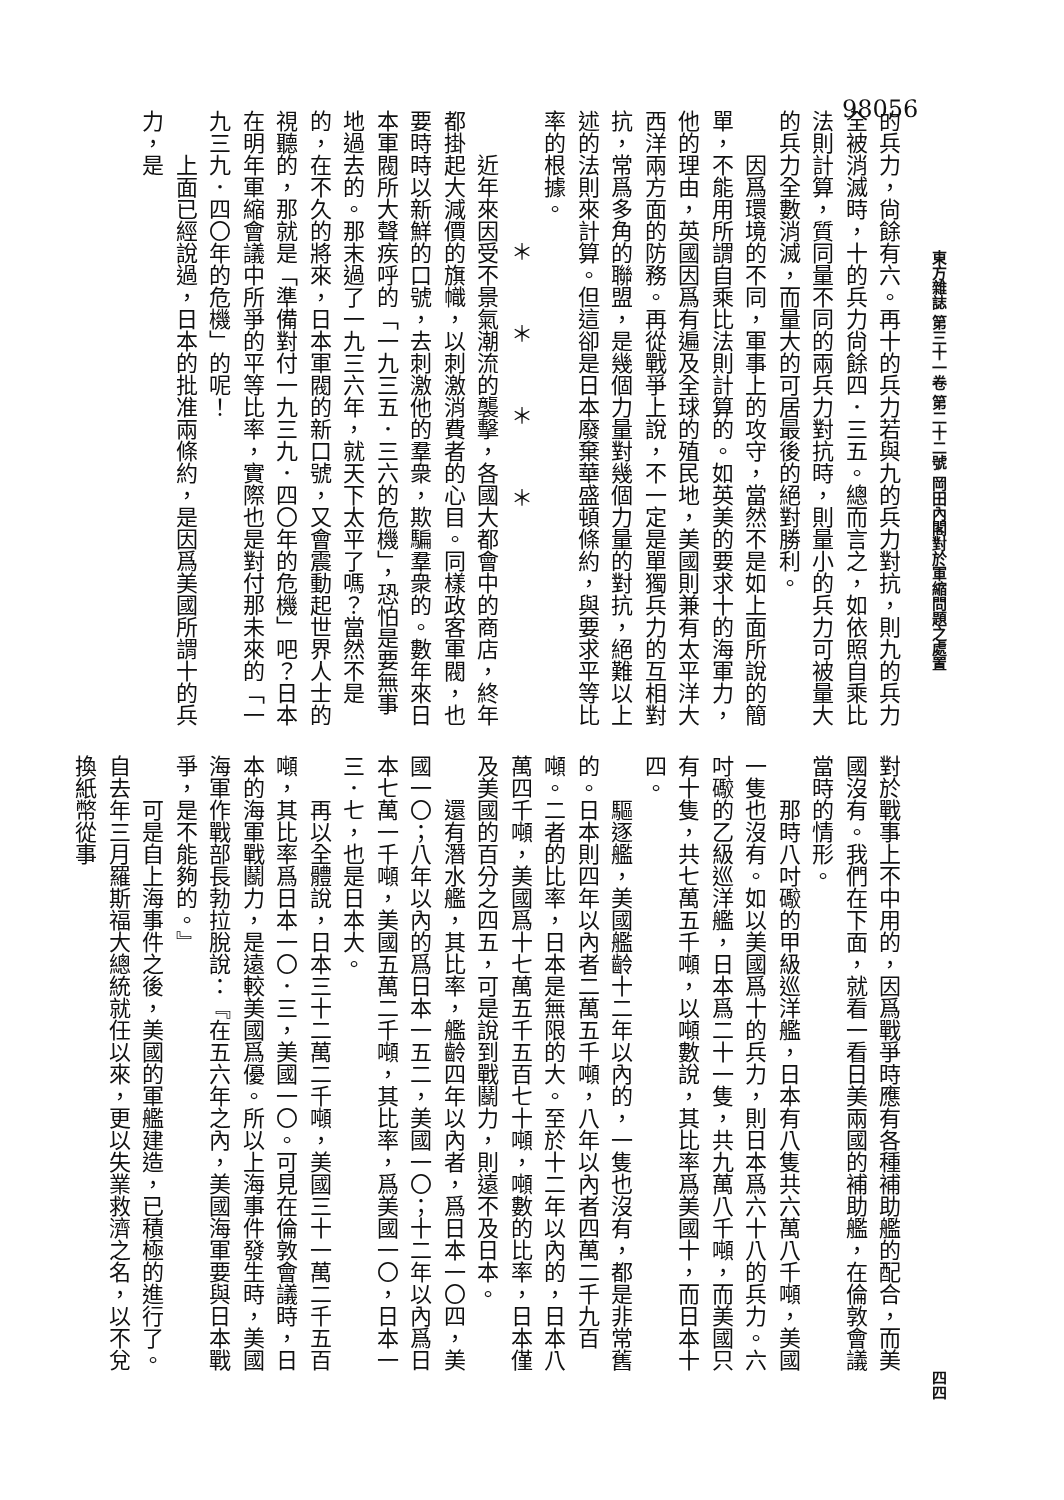98056
東方雜誌 第三十一卷 第二十二號 岡田內閣對於軍縮問題之處置 四四
的兵力，尙餘有六。再十的兵力若與九的兵力對抗，則九的兵力全被消滅時，十的兵力尙餘四．三五。總而言之，如依照自乘比法則計算，質同量不同的兩兵力對抗時，則量小的兵力可被量大的兵力全數消滅，而量大的可居最後的絕對勝利。
因爲環境的不同，軍事上的攻守，當然不是如上面所說的簡單，不能用所謂自乘比法則計算的。如英美的要求十的海軍力，他的理由，英國因爲有遍及全球的殖民地，美國則兼有太平洋大西洋兩方面的防務。再從戰爭上說，不一定是單獨兵力的互相對抗，常爲多角的聯盟，是幾個力量對幾個力量的對抗，絕難以上述的法則來計算。但這卻是日本廢棄華盛頓條約，與要求平等比率的根據。
＊＊＊＊
近年來因受不景氣潮流的襲擊，各國大都會中的商店，終年都掛起大減價的旗幟，以刺激消費者的心目。同樣政客軍閥，也要時時以新鮮的口號，去刺激他的羣衆，欺騙羣衆的。數年來日本軍閥所大聲疾呼的「一九三五．三六的危機」，恐怕是要無事地過去的。那末過了一九三六年，就天下太平了嗎？當然不是的，在不久的將來，日本軍閥的新口號，又會震動起世界人士的視聽的，那就是「準備對付一九三九．四〇年的危機」吧？日本在明年軍縮會議中所爭的平等比率，實際也是對付那未來的「一九三九．四〇年的危機」的呢！
上面已經說過，日本的批准兩條約，是因爲美國所謂十的兵力，是
對於戰事上不中用的，因爲戰爭時應有各種補助艦的配合，而美國沒有。我們在下面，就看一看日美兩國的補助艦，在倫敦會議當時的情形。
那時八吋礮的甲級巡洋艦，日本有八隻共六萬八千噸，美國一隻也沒有。如以美國爲十的兵力，則日本爲六十八的兵力。六吋礮的乙級巡洋艦，日本爲二十一隻，共九萬八千噸，而美國只有十隻，共七萬五千噸，以噸數說，其比率爲美國十，而日本十四。
驅逐艦，美國艦齡十二年以內的，一隻也沒有，都是非常舊的。日本則四年以內者二萬五千噸，八年以內者四萬二千九百噸。二者的比率，日本是無限的大。至於十二年以內的，日本八萬四千噸，美國爲十七萬五千五百七十噸，噸數的比率，日本僅及美國的百分之四五，可是說到戰鬬力，則遠不及日本。
還有潛水艦，其比率，艦齡四年以內者，爲日本一〇四，美國一〇；八年以內的爲日本一五二，美國一〇；十二年以內爲日本七萬一千噸，美國五萬二千噸，其比率，爲美國一〇，日本一三．七，也是日本大。
再以全體說，日本三十二萬二千噸，美國三十一萬二千五百噸，其比率爲日本一〇．三，美國一〇。可見在倫敦會議時，日本的海軍戰鬬力，是遠較美國爲優。所以上海事件發生時，美國海軍作戰部長勃拉脫說：『在五六年之內，美國海軍要與日本戰爭，是不能夠的。』
可是自上海事件之後，美國的軍艦建造，已積極的進行了。自去年三月羅斯福大總統就任以來，更以失業救濟之名，以不兌換紙幣從事